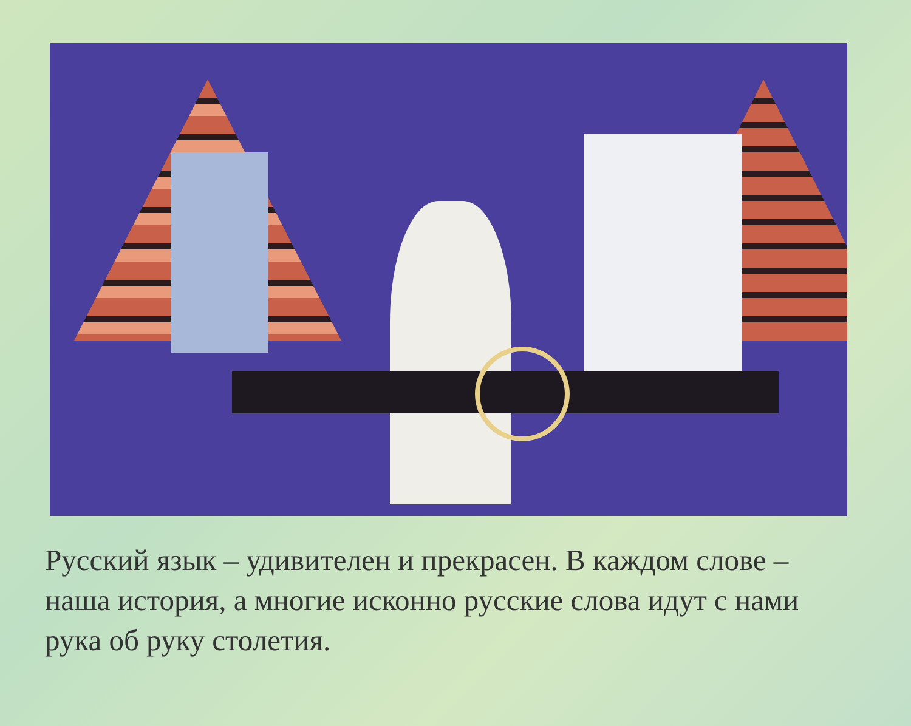Русский язык – удивителен и прекрасен. В каждом слове – наша история, а многие исконно русские слова идут с нами рука об руку столетия.